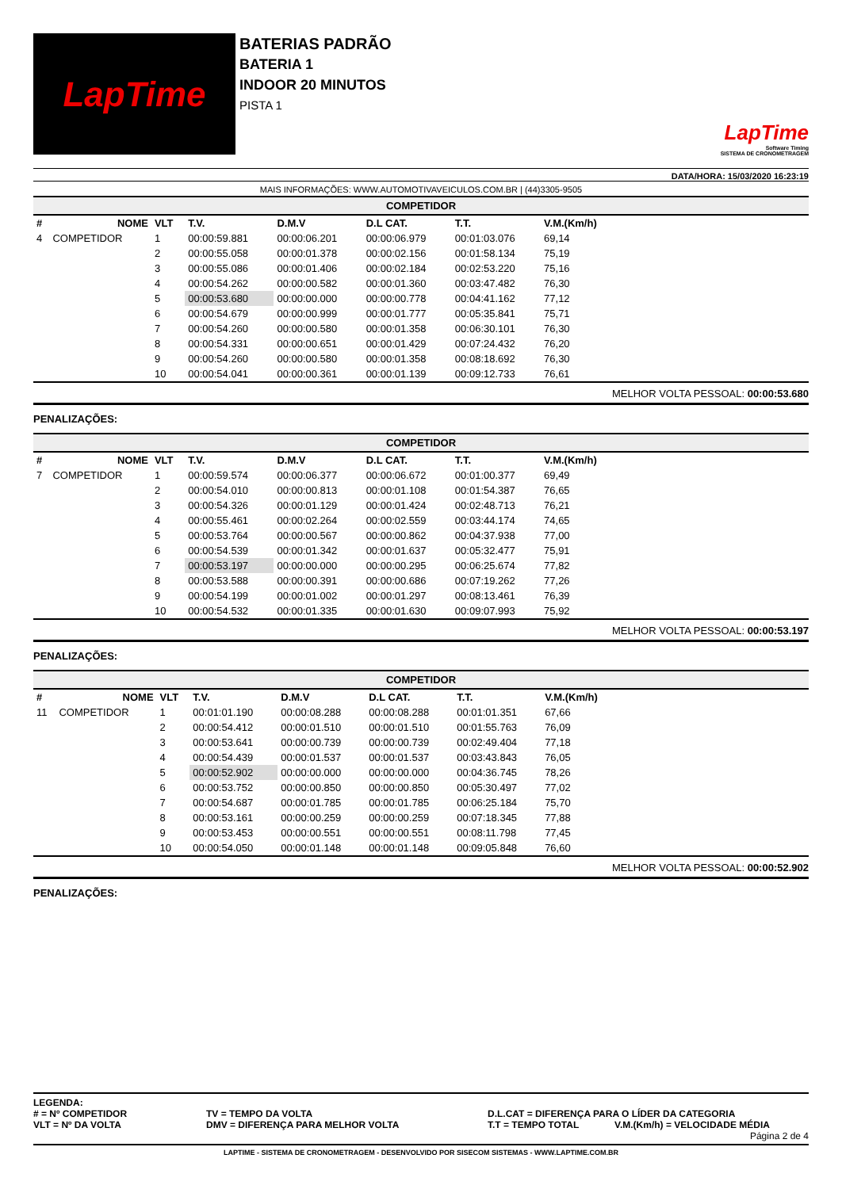LapTime
BATERIAS PADRÃO
BATERIA 1
INDOOR 20 MINUTOS
PISTA 1
LapTime
Software Timing
SISTEMA DE CRONOMETRAGEM
DATA/HORA: 15/03/2020 16:23:19
MAIS INFORMAÇÕES: WWW.AUTOMOTIVAVEICULOS.COM.BR | (44)3305-9505
COMPETIDOR
| # | NOME | VLT | T.V. | D.M.V | D.L CAT. | T.T. | V.M.(Km/h) | |
| --- | --- | --- | --- | --- | --- | --- | --- | --- |
| 4 | COMPETIDOR | 1 | 00:00:59.881 | 00:00:06.201 | 00:00:06.979 | 00:01:03.076 | 69,14 | |
| | | 2 | 00:00:55.058 | 00:00:01.378 | 00:00:02.156 | 00:01:58.134 | 75,19 | |
| | | 3 | 00:00:55.086 | 00:00:01.406 | 00:00:02.184 | 00:02:53.220 | 75,16 | |
| | | 4 | 00:00:54.262 | 00:00:00.582 | 00:00:01.360 | 00:03:47.482 | 76,30 | |
| | | 5 | 00:00:53.680 | 00:00:00.000 | 00:00:00.778 | 00:04:41.162 | 77,12 | |
| | | 6 | 00:00:54.679 | 00:00:00.999 | 00:00:01.777 | 00:05:35.841 | 75,71 | |
| | | 7 | 00:00:54.260 | 00:00:00.580 | 00:00:01.358 | 00:06:30.101 | 76,30 | |
| | | 8 | 00:00:54.331 | 00:00:00.651 | 00:00:01.429 | 00:07:24.432 | 76,20 | |
| | | 9 | 00:00:54.260 | 00:00:00.580 | 00:00:01.358 | 00:08:18.692 | 76,30 | |
| | | 10 | 00:00:54.041 | 00:00:00.361 | 00:00:01.139 | 00:09:12.733 | 76,61 | |
MELHOR VOLTA PESSOAL: 00:00:53.680
PENALIZAÇÕES:
COMPETIDOR
| # | NOME | VLT | T.V. | D.M.V | D.L CAT. | T.T. | V.M.(Km/h) | |
| --- | --- | --- | --- | --- | --- | --- | --- | --- |
| 7 | COMPETIDOR | 1 | 00:00:59.574 | 00:00:06.377 | 00:00:06.672 | 00:01:00.377 | 69,49 | |
| | | 2 | 00:00:54.010 | 00:00:00.813 | 00:00:01.108 | 00:01:54.387 | 76,65 | |
| | | 3 | 00:00:54.326 | 00:00:01.129 | 00:00:01.424 | 00:02:48.713 | 76,21 | |
| | | 4 | 00:00:55.461 | 00:00:02.264 | 00:00:02.559 | 00:03:44.174 | 74,65 | |
| | | 5 | 00:00:53.764 | 00:00:00.567 | 00:00:00.862 | 00:04:37.938 | 77,00 | |
| | | 6 | 00:00:54.539 | 00:00:01.342 | 00:00:01.637 | 00:05:32.477 | 75,91 | |
| | | 7 | 00:00:53.197 | 00:00:00.000 | 00:00:00.295 | 00:06:25.674 | 77,82 | |
| | | 8 | 00:00:53.588 | 00:00:00.391 | 00:00:00.686 | 00:07:19.262 | 77,26 | |
| | | 9 | 00:00:54.199 | 00:00:01.002 | 00:00:01.297 | 00:08:13.461 | 76,39 | |
| | | 10 | 00:00:54.532 | 00:00:01.335 | 00:00:01.630 | 00:09:07.993 | 75,92 | |
MELHOR VOLTA PESSOAL: 00:00:53.197
PENALIZAÇÕES:
COMPETIDOR
| # | NOME | VLT | T.V. | D.M.V | D.L CAT. | T.T. | V.M.(Km/h) | |
| --- | --- | --- | --- | --- | --- | --- | --- | --- |
| 11 | COMPETIDOR | 1 | 00:01:01.190 | 00:00:08.288 | 00:00:08.288 | 00:01:01.351 | 67,66 | |
| | | 2 | 00:00:54.412 | 00:00:01.510 | 00:00:01.510 | 00:01:55.763 | 76,09 | |
| | | 3 | 00:00:53.641 | 00:00:00.739 | 00:00:00.739 | 00:02:49.404 | 77,18 | |
| | | 4 | 00:00:54.439 | 00:00:01.537 | 00:00:01.537 | 00:03:43.843 | 76,05 | |
| | | 5 | 00:00:52.902 | 00:00:00.000 | 00:00:00.000 | 00:04:36.745 | 78,26 | |
| | | 6 | 00:00:53.752 | 00:00:00.850 | 00:00:00.850 | 00:05:30.497 | 77,02 | |
| | | 7 | 00:00:54.687 | 00:00:01.785 | 00:00:01.785 | 00:06:25.184 | 75,70 | |
| | | 8 | 00:00:53.161 | 00:00:00.259 | 00:00:00.259 | 00:07:18.345 | 77,88 | |
| | | 9 | 00:00:53.453 | 00:00:00.551 | 00:00:00.551 | 00:08:11.798 | 77,45 | |
| | | 10 | 00:00:54.050 | 00:00:01.148 | 00:00:01.148 | 00:09:05.848 | 76,60 | |
MELHOR VOLTA PESSOAL: 00:00:52.902
PENALIZAÇÕES:
LEGENDA:
# = Nº COMPETIDOR TV = TEMPO DA VOLTA D.L.CAT = DIFERENÇA PARA O LÍDER DA CATEGORIA
VLT = Nº DA VOLTA DMV = DIFERENÇA PARA MELHOR VOLTA T.T = TEMPO TOTAL V.M.(Km/h) = VELOCIDADE MÉDIA
Página 2 de 4
LAPTIME - SISTEMA DE CRONOMETRAGEM - DESENVOLVIDO POR SISECOM SISTEMAS - WWW.LAPTIME.COM.BR